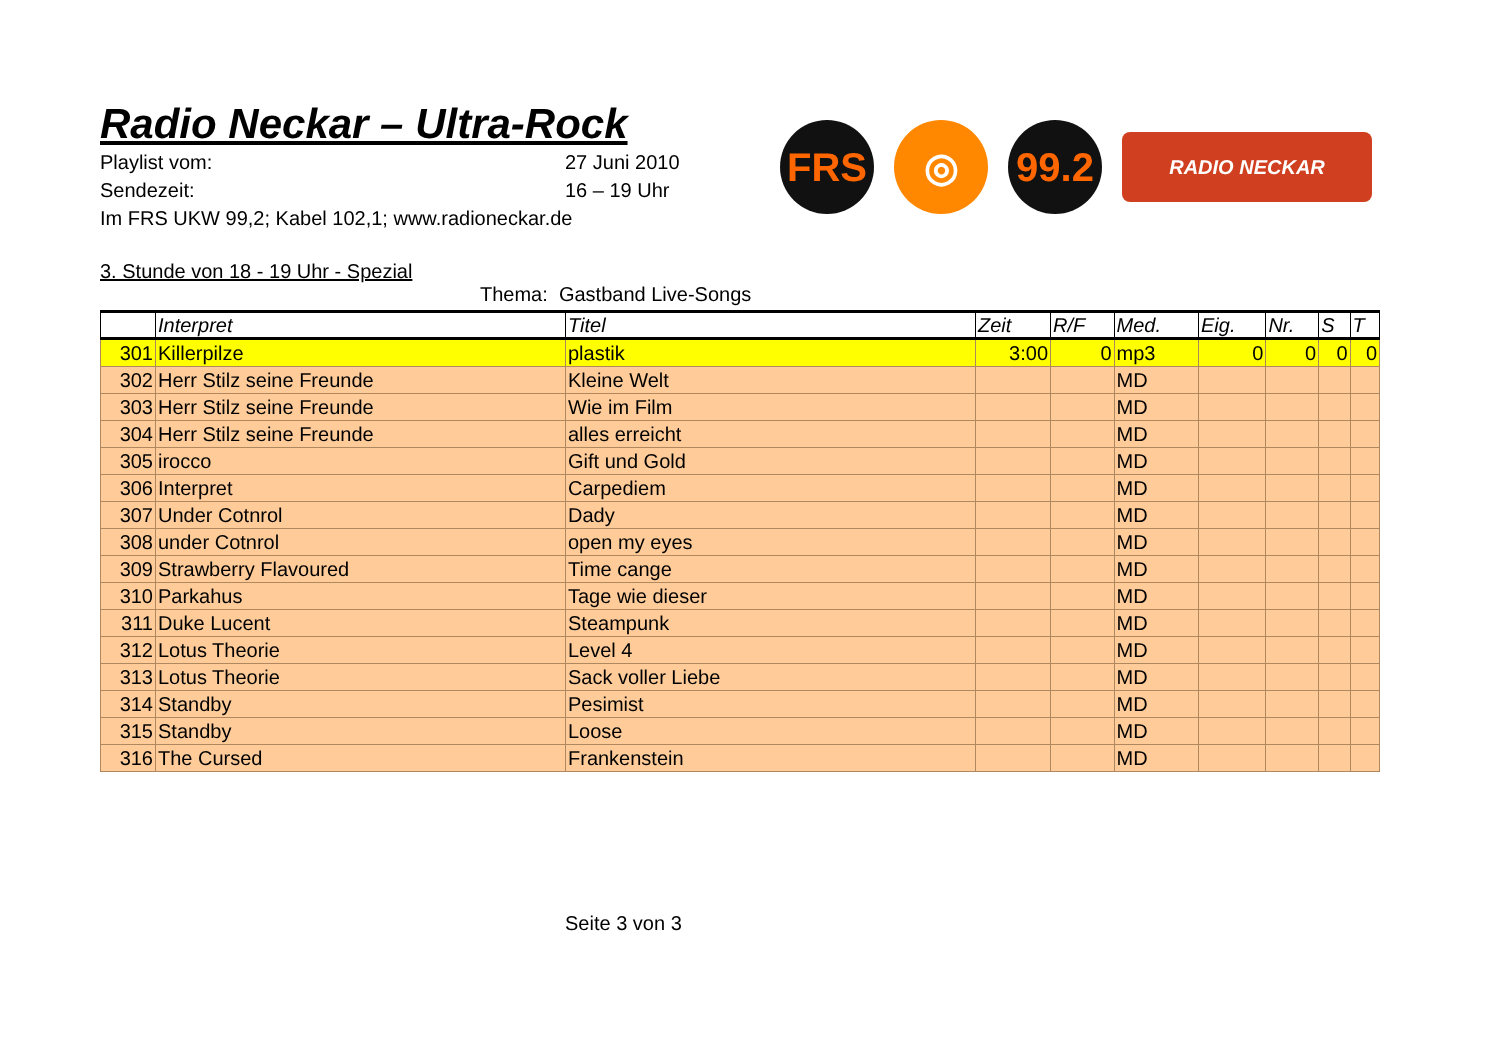Radio Neckar – Ultra-Rock
Playlist vom: 27 Juni 2010
Sendezeit: 16 – 19 Uhr
Im FRS UKW 99,2; Kabel 102,1; www.radioneckar.de
FRS ◎
99.2
RADIO NECKAR
3. Stunde von 18 - 19 Uhr - Spezial
Thema: Gastband Live-Songs
| | Interpret | Titel | Zeit | R/F | Med. | Eig. | Nr. | S | T |
| --- | --- | --- | --- | --- | --- | --- | --- | --- | --- |
| 301 | Killerpilze | plastik | 3:00 | 0 | mp3 | 0 | 0 | 0 | 0 |
| 302 | Herr Stilz seine Freunde | Kleine Welt | | | MD | | | | |
| 303 | Herr Stilz seine Freunde | Wie im Film | | | MD | | | | |
| 304 | Herr Stilz seine Freunde | alles erreicht | | | MD | | | | |
| 305 | irocco | Gift und Gold | | | MD | | | | |
| 306 | Interpret | Carpediem | | | MD | | | | |
| 307 | Under Cotnrol | Dady | | | MD | | | | |
| 308 | under Cotnrol | open my eyes | | | MD | | | | |
| 309 | Strawberry Flavoured | Time cange | | | MD | | | | |
| 310 | Parkahus | Tage wie dieser | | | MD | | | | |
| 311 | Duke Lucent | Steampunk | | | MD | | | | |
| 312 | Lotus Theorie | Level 4 | | | MD | | | | |
| 313 | Lotus Theorie | Sack voller Liebe | | | MD | | | | |
| 314 | Standby | Pesimist | | | MD | | | | |
| 315 | Standby | Loose | | | MD | | | | |
| 316 | The Cursed | Frankenstein | | | MD | | | | |
Seite 3 von 3